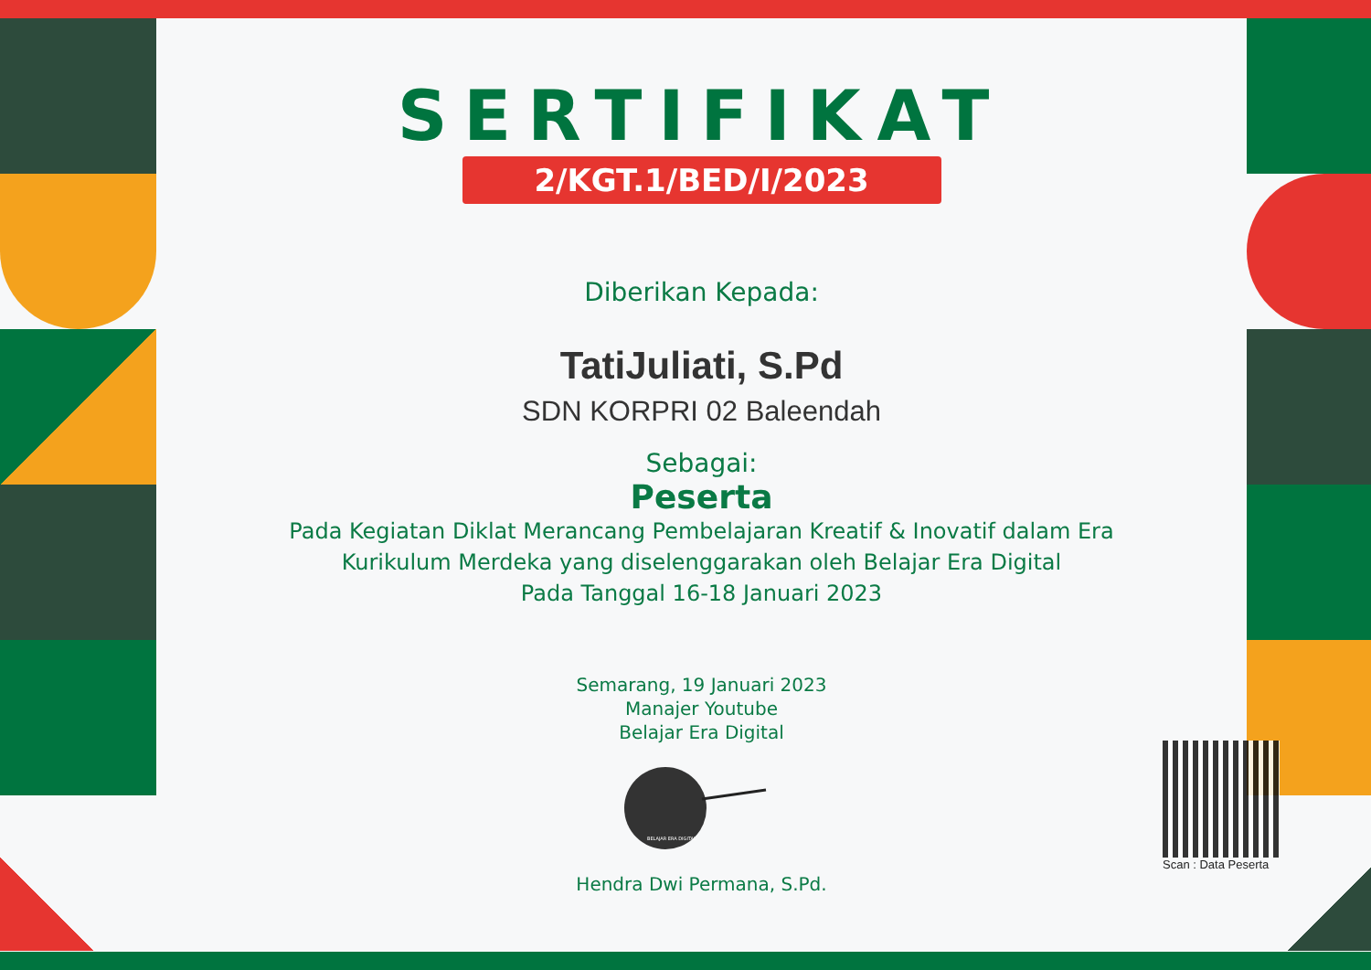SERTIFIKAT
2/KGT.1/BED/I/2023
Diberikan Kepada:
TatiJuliati, S.Pd
SDN KORPRI 02 Baleendah
Sebagai:
Peserta
Pada Kegiatan Diklat Merancang Pembelajaran Kreatif & Inovatif dalam Era
Kurikulum Merdeka yang diselenggarakan oleh Belajar Era Digital
Pada Tanggal 16-18 Januari 2023
Semarang, 19 Januari 2023
Manajer Youtube
Belajar Era Digital
BELAJAR ERA DIGITAL
Hendra Dwi Permana, S.Pd.
Scan : Data Peserta